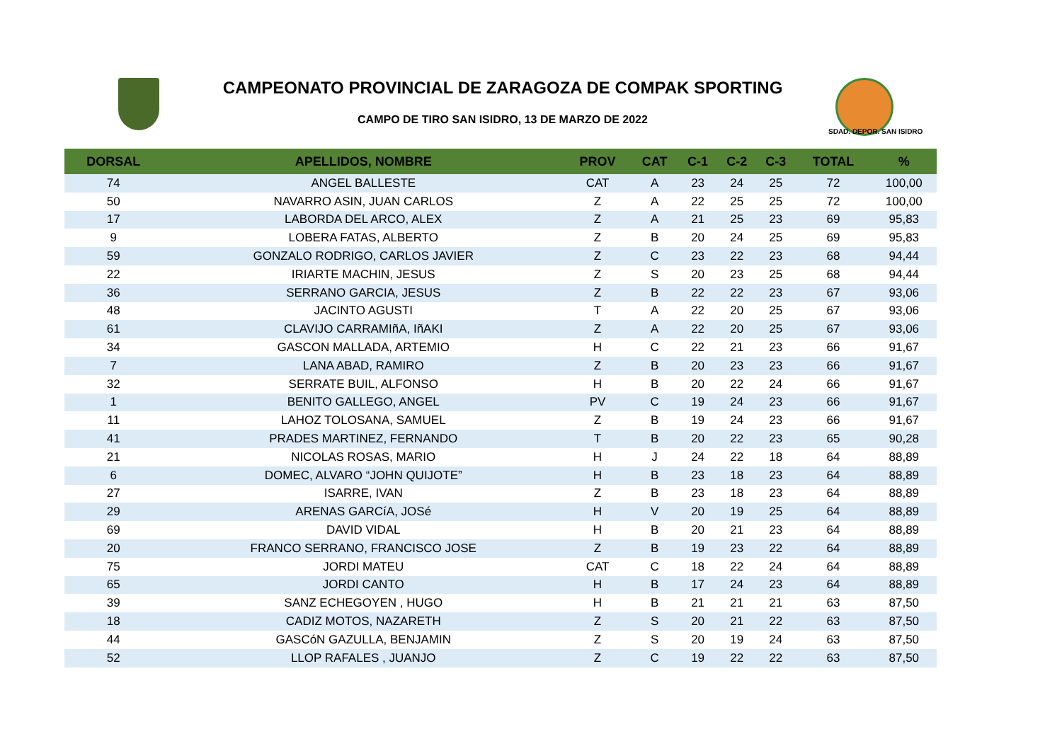CAMPEONATO PROVINCIAL DE ZARAGOZA DE COMPAK SPORTING
CAMPO DE TIRO SAN ISIDRO, 13 DE MARZO DE 2022
SDAD. DEPOR. SAN ISIDRO
| DORSAL | APELLIDOS, NOMBRE | PROV | CAT | C-1 | C-2 | C-3 | TOTAL | % |
| --- | --- | --- | --- | --- | --- | --- | --- | --- |
| 74 | ANGEL BALLESTE | CAT | A | 23 | 24 | 25 | 72 | 100,00 |
| 50 | NAVARRO ASIN, JUAN CARLOS | Z | A | 22 | 25 | 25 | 72 | 100,00 |
| 17 | LABORDA DEL ARCO, ALEX | Z | A | 21 | 25 | 23 | 69 | 95,83 |
| 9 | LOBERA FATAS, ALBERTO | Z | B | 20 | 24 | 25 | 69 | 95,83 |
| 59 | GONZALO RODRIGO, CARLOS JAVIER | Z | C | 23 | 22 | 23 | 68 | 94,44 |
| 22 | IRIARTE MACHIN, JESUS | Z | S | 20 | 23 | 25 | 68 | 94,44 |
| 36 | SERRANO GARCIA, JESUS | Z | B | 22 | 22 | 23 | 67 | 93,06 |
| 48 | JACINTO AGUSTI | T | A | 22 | 20 | 25 | 67 | 93,06 |
| 61 | CLAVIJO CARRAMIñA, IñAKI | Z | A | 22 | 20 | 25 | 67 | 93,06 |
| 34 | GASCON MALLADA, ARTEMIO | H | C | 22 | 21 | 23 | 66 | 91,67 |
| 7 | LANA ABAD, RAMIRO | Z | B | 20 | 23 | 23 | 66 | 91,67 |
| 32 | SERRATE BUIL, ALFONSO | H | B | 20 | 22 | 24 | 66 | 91,67 |
| 1 | BENITO GALLEGO, ANGEL | PV | C | 19 | 24 | 23 | 66 | 91,67 |
| 11 | LAHOZ TOLOSANA, SAMUEL | Z | B | 19 | 24 | 23 | 66 | 91,67 |
| 41 | PRADES MARTINEZ, FERNANDO | T | B | 20 | 22 | 23 | 65 | 90,28 |
| 21 | NICOLAS ROSAS, MARIO | H | J | 24 | 22 | 18 | 64 | 88,89 |
| 6 | DOMEC, ALVARO “JOHN QUIJOTE” | H | B | 23 | 18 | 23 | 64 | 88,89 |
| 27 | ISARRE, IVAN | Z | B | 23 | 18 | 23 | 64 | 88,89 |
| 29 | ARENAS GARCíA, JOSé | H | V | 20 | 19 | 25 | 64 | 88,89 |
| 69 | DAVID VIDAL | H | B | 20 | 21 | 23 | 64 | 88,89 |
| 20 | FRANCO SERRANO, FRANCISCO JOSE | Z | B | 19 | 23 | 22 | 64 | 88,89 |
| 75 | JORDI MATEU | CAT | C | 18 | 22 | 24 | 64 | 88,89 |
| 65 | JORDI CANTO | H | B | 17 | 24 | 23 | 64 | 88,89 |
| 39 | SANZ ECHEGOYEN , HUGO | H | B | 21 | 21 | 21 | 63 | 87,50 |
| 18 | CADIZ MOTOS, NAZARETH | Z | S | 20 | 21 | 22 | 63 | 87,50 |
| 44 | GASCóN GAZULLA, BENJAMIN | Z | S | 20 | 19 | 24 | 63 | 87,50 |
| 52 | LLOP RAFALES , JUANJO | Z | C | 19 | 22 | 22 | 63 | 87,50 |